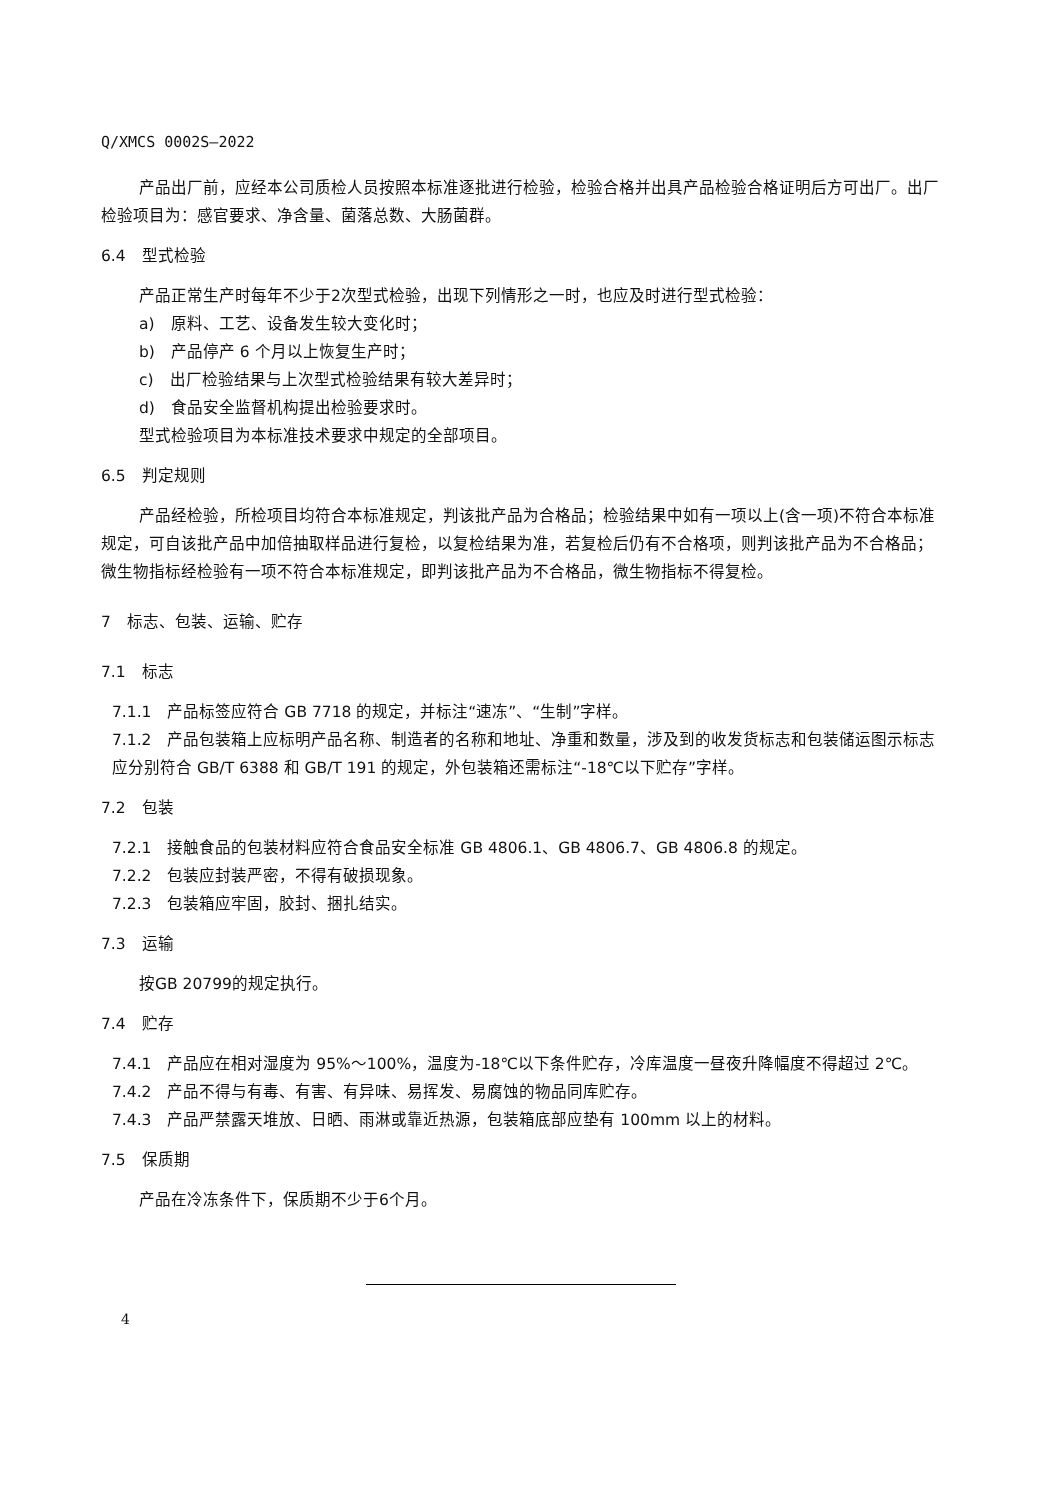Q/XMCS 0002S—2022
产品出厂前，应经本公司质检人员按照本标准逐批进行检验，检验合格并出具产品检验合格证明后方可出厂。出厂检验项目为：感官要求、净含量、菌落总数、大肠菌群。
6.4　型式检验
产品正常生产时每年不少于2次型式检验，出现下列情形之一时，也应及时进行型式检验：
a)　原料、工艺、设备发生较大变化时；
b)　产品停产 6 个月以上恢复生产时；
c)　出厂检验结果与上次型式检验结果有较大差异时；
d)　食品安全监督机构提出检验要求时。
型式检验项目为本标准技术要求中规定的全部项目。
6.5　判定规则
产品经检验，所检项目均符合本标准规定，判该批产品为合格品；检验结果中如有一项以上(含一项)不符合本标准规定，可自该批产品中加倍抽取样品进行复检，以复检结果为准，若复检后仍有不合格项，则判该批产品为不合格品；微生物指标经检验有一项不符合本标准规定，即判该批产品为不合格品，微生物指标不得复检。
7　标志、包装、运输、贮存
7.1　标志
7.1.1　产品标签应符合 GB 7718 的规定，并标注“速冻”、“生制”字样。
7.1.2　产品包装箱上应标明产品名称、制造者的名称和地址、净重和数量，涉及到的收发货标志和包装储运图示标志应分别符合 GB/T 6388 和 GB/T 191 的规定，外包装箱还需标注“-18℃以下贮存”字样。
7.2　包装
7.2.1　接触食品的包装材料应符合食品安全标准 GB 4806.1、GB 4806.7、GB 4806.8 的规定。
7.2.2　包装应封装严密，不得有破损现象。
7.2.3　包装箱应牢固，胶封、捆扎结实。
7.3　运输
按GB 20799的规定执行。
7.4　贮存
7.4.1　产品应在相对湿度为 95%～100%，温度为-18℃以下条件贮存，冷库温度一昼夜升降幅度不得超过 2℃。
7.4.2　产品不得与有毒、有害、有异味、易挥发、易腐蚀的物品同库贮存。
7.4.3　产品严禁露天堆放、日晒、雨淋或靠近热源，包装箱底部应垫有 100mm 以上的材料。
7.5　保质期
产品在冷冻条件下，保质期不少于6个月。
4